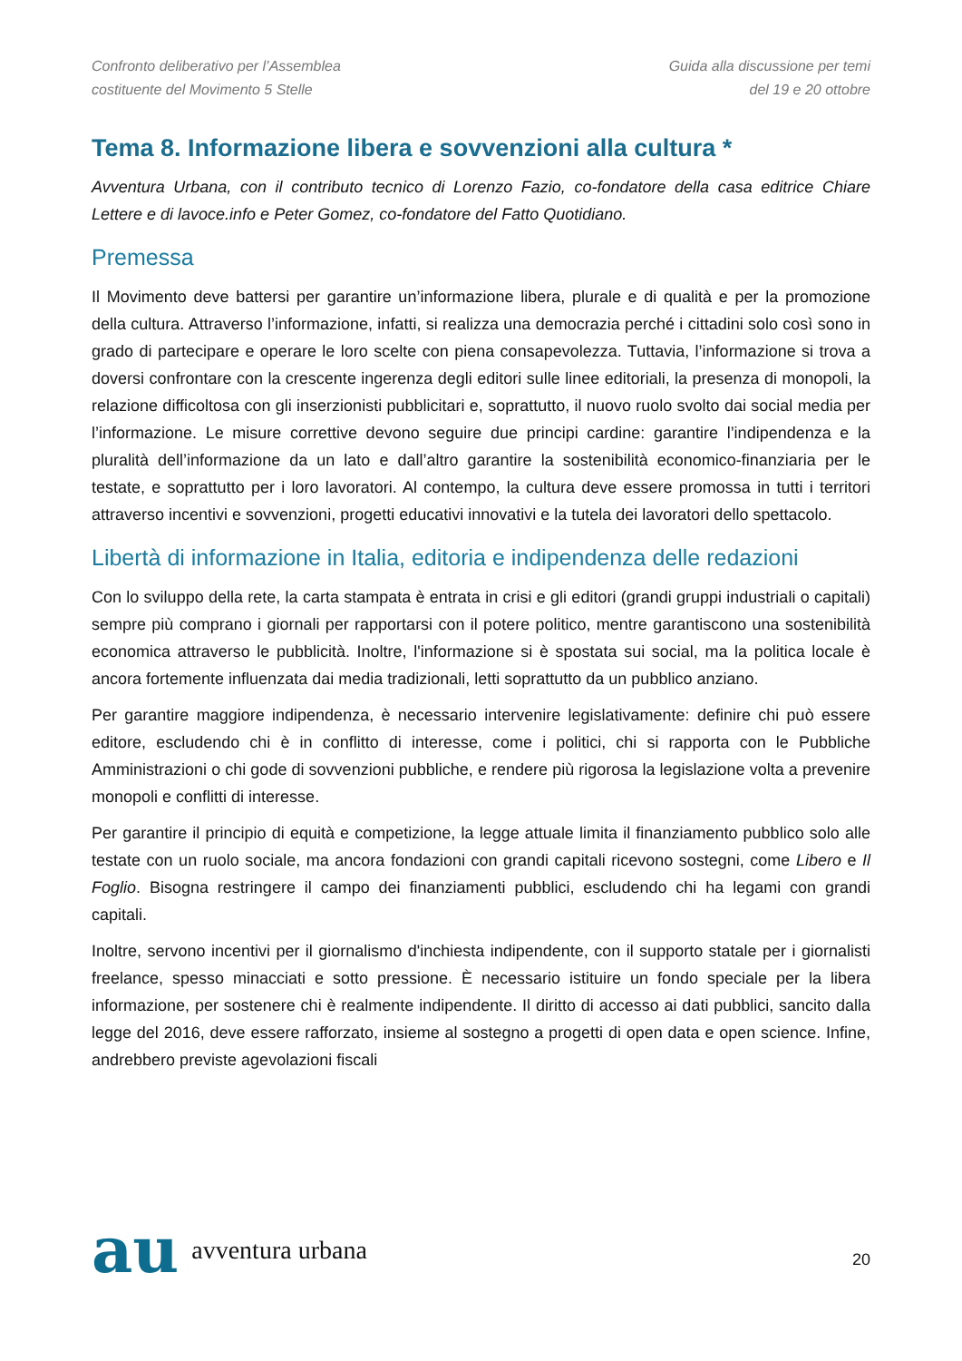Confronto deliberativo per l’Assemblea
costituente del Movimento 5 Stelle
Guida alla discussione per temi
del 19 e 20 ottobre
Tema 8. Informazione libera e sovvenzioni alla cultura *
Avventura Urbana, con il contributo tecnico di Lorenzo Fazio, co-fondatore della casa editrice Chiare Lettere e di lavoce.info e Peter Gomez, co-fondatore del Fatto Quotidiano.
Premessa
Il Movimento deve battersi per garantire un’informazione libera, plurale e di qualità e per la promozione della cultura. Attraverso l’informazione, infatti, si realizza una democrazia perché i cittadini solo così sono in grado di partecipare e operare le loro scelte con piena consapevolezza. Tuttavia, l’informazione si trova a doversi confrontare con la crescente ingerenza degli editori sulle linee editoriali, la presenza di monopoli, la relazione difficoltosa con gli inserzionisti pubblicitari e, soprattutto, il nuovo ruolo svolto dai social media per l’informazione. Le misure correttive devono seguire due principi cardine: garantire l’indipendenza e la pluralità dell’informazione da un lato e dall’altro garantire la sostenibilità economico-finanziaria per le testate, e soprattutto per i loro lavoratori. Al contempo, la cultura deve essere promossa in tutti i territori attraverso incentivi e sovvenzioni, progetti educativi innovativi e la tutela dei lavoratori dello spettacolo.
Libertà di informazione in Italia, editoria e indipendenza delle redazioni
Con lo sviluppo della rete, la carta stampata è entrata in crisi e gli editori (grandi gruppi industriali o capitali) sempre più comprano i giornali per rapportarsi con il potere politico, mentre garantiscono una sostenibilità economica attraverso le pubblicità. Inoltre, l'informazione si è spostata sui social, ma la politica locale è ancora fortemente influenzata dai media tradizionali, letti soprattutto da un pubblico anziano.
Per garantire maggiore indipendenza, è necessario intervenire legislativamente: definire chi può essere editore, escludendo chi è in conflitto di interesse, come i politici, chi si rapporta con le Pubbliche Amministrazioni o chi gode di sovvenzioni pubbliche, e rendere più rigorosa la legislazione volta a prevenire monopoli e conflitti di interesse.
Per garantire il principio di equità e competizione, la legge attuale limita il finanziamento pubblico solo alle testate con un ruolo sociale, ma ancora fondazioni con grandi capitali ricevono sostegni, come Libero e Il Foglio. Bisogna restringere il campo dei finanziamenti pubblici, escludendo chi ha legami con grandi capitali.
Inoltre, servono incentivi per il giornalismo d'inchiesta indipendente, con il supporto statale per i giornalisti freelance, spesso minacciati e sotto pressione. È necessario istituire un fondo speciale per la libera informazione, per sostenere chi è realmente indipendente. Il diritto di accesso ai dati pubblici, sancito dalla legge del 2016, deve essere rafforzato, insieme al sostegno a progetti di open data e open science. Infine, andrebbero previste agevolazioni fiscali
au avventura urbana
20